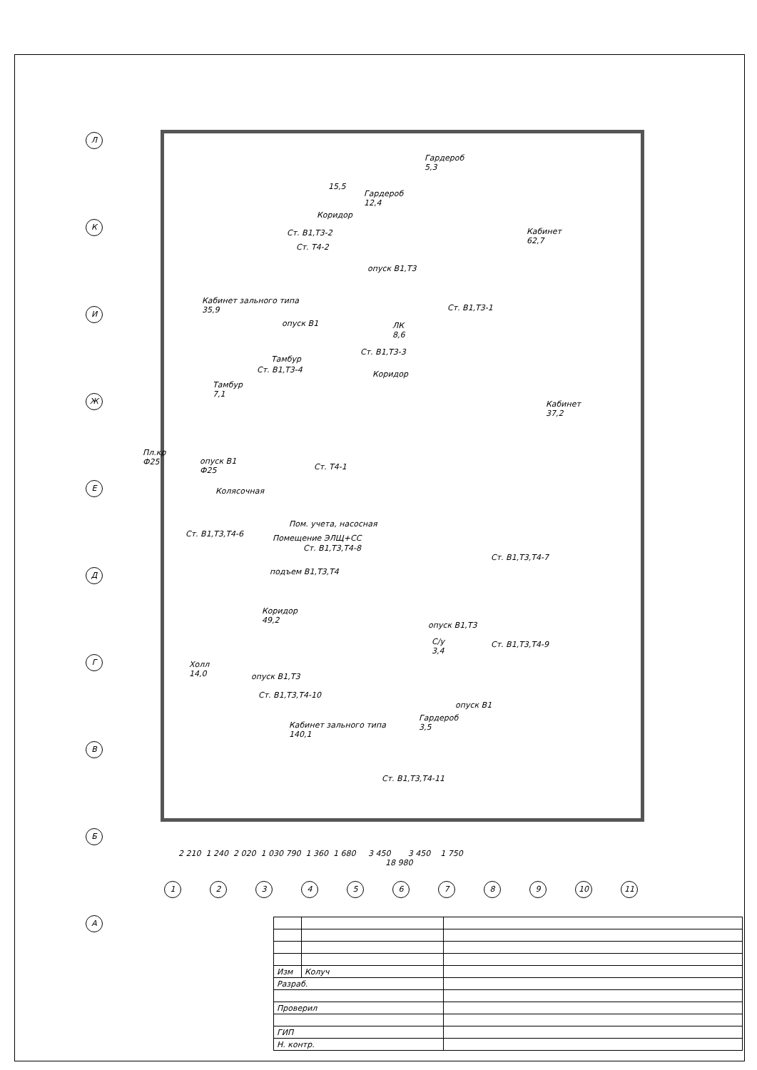Л
К
И
Ж
Е
Д
Г
В
Б
А
Гардероб
5,3
Гардероб
12,4
15,5
Коридор
Кабинет
62,7
Ст. В1,Т3-2
Ст. Т4-2
опуск В1,Т3
Кабинет зального типа
35,9
Ст. В1,Т3-1
опуск В1
ЛК
8,6
Ст. В1,Т3-3
Тамбур
Ст. В1,Т3-4 Коридор
Тамбур
7,1
Кабинет
37,2
Ст. Т4-1
Пл.кр
Ф25
опуск В1
Ф25
Колясочная
Пом. учета, насосная
Ст. В1,Т3,Т4-6 Помещение ЭЛЩ+СС
Ст. В1,Т3,Т4-8
Ст. В1,Т3,Т4-7
подъем В1,Т3,Т4
Коридор
49,2
опуск В1,Т3
С/у
3,4
Ст. В1,Т3,Т4-9
Холл
14,0
опуск В1,Т3
Ст. В1,Т3,Т4-10
опуск В1
Гардероб
3,5
Кабинет зального типа
140,1
Ст. В1,Т3,Т4-11
2 210 1 240 2 020 1 030 790 1 360 1 680 3 450 3 450 1 750
18 980
1 2 3 4 5 6 7 8 9 10 11
| Изм | Колуч | |
| Разраб. | | |
| Проверил | | |
| ГИП | | |
| Н. контр. | | |